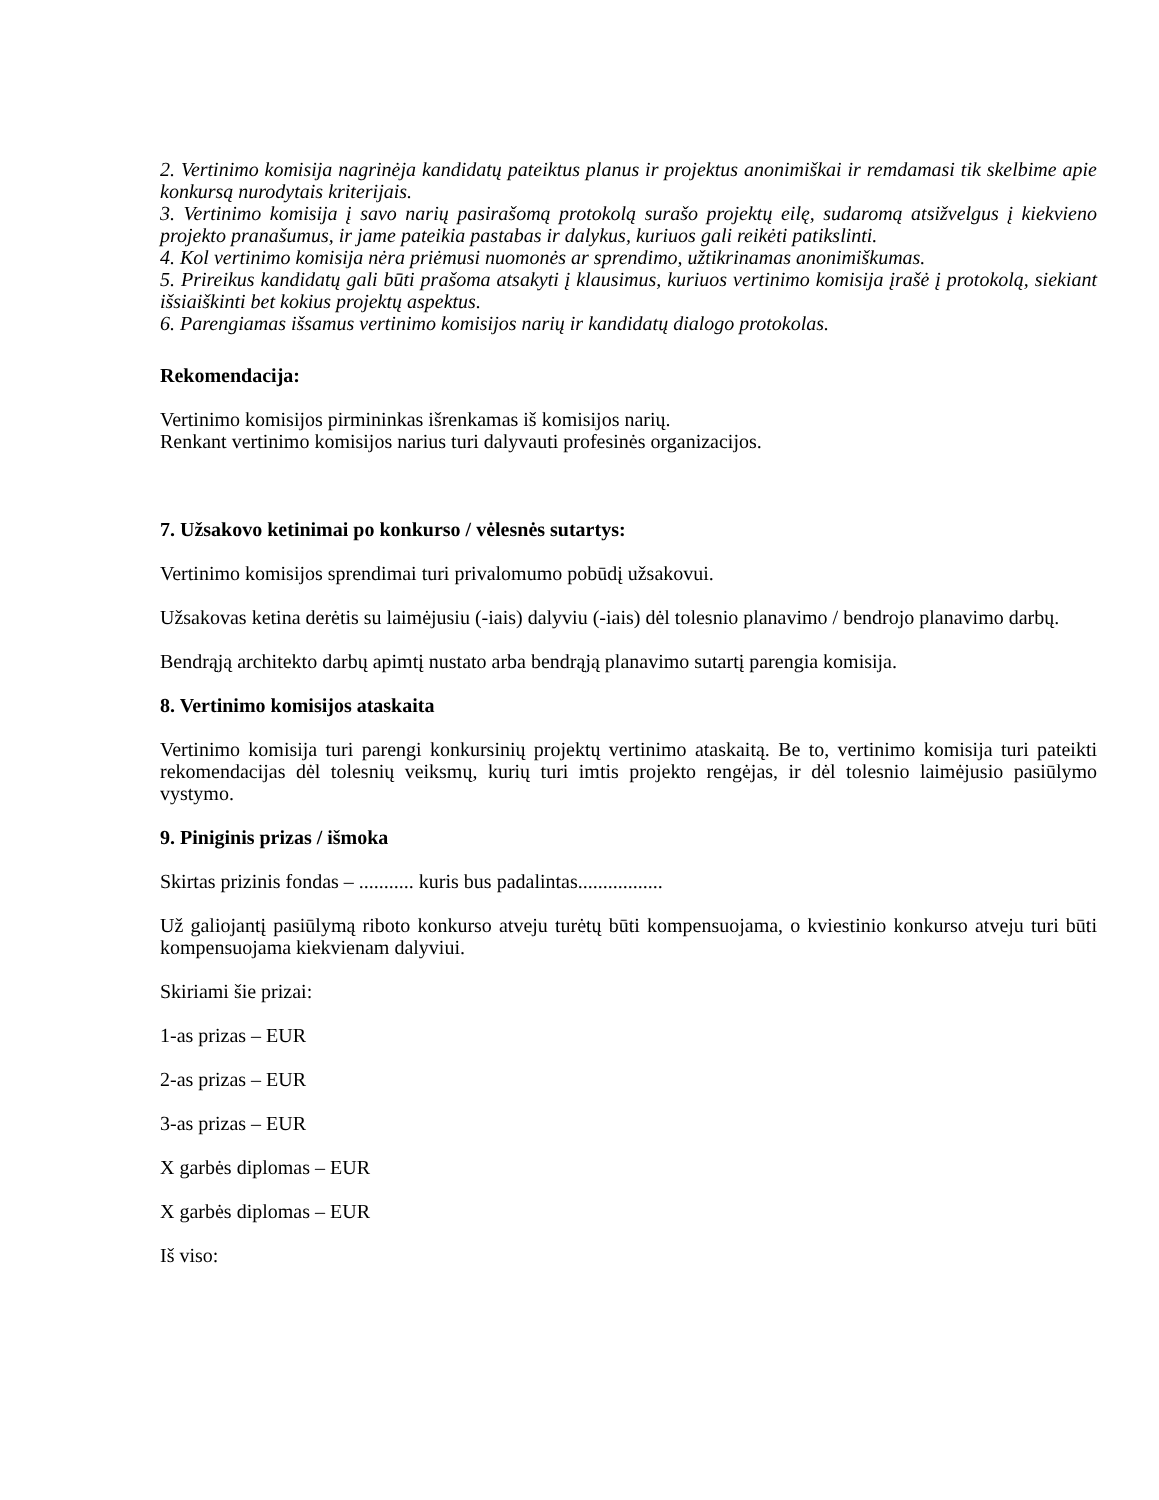2. Vertinimo komisija nagrinėja kandidatų pateiktus planus ir projektus anonimiškai ir remdamasi tik skelbime apie konkursą nurodytais kriterijais.
3. Vertinimo komisija į savo narių pasirašomą protokolą surašo projektų eilę, sudaromą atsižvelgus į kiekvieno projekto pranašumus, ir jame pateikia pastabas ir dalykus, kuriuos gali reikėti patikslinti.
4. Kol vertinimo komisija nėra priėmusi nuomonės ar sprendimo, užtikrinamas anonimiškumas.
5. Prireikus kandidatų gali būti prašoma atsakyti į klausimus, kuriuos vertinimo komisija įrašė į protokolą, siekiant išsiaiškinti bet kokius projektų aspektus.
6. Parengiamas išsamus vertinimo komisijos narių ir kandidatų dialogo protokolas.
Rekomendacija:
Vertinimo komisijos pirmininkas išrenkamas iš komisijos narių.
Renkant vertinimo komisijos narius turi dalyvauti profesinės organizacijos.
7. Užsakovo ketinimai po konkurso / vėlesnės sutartys:
Vertinimo komisijos sprendimai turi privalomumo pobūdį užsakovui.
Užsakovas ketina derėtis su laimėjusiu (-iais) dalyviu (-iais) dėl tolesnio planavimo / bendrojo planavimo darbų.
Bendrąją architekto darbų apimtį nustato arba bendrąją planavimo sutartį parengia komisija.
8. Vertinimo komisijos ataskaita
Vertinimo komisija turi parengi konkursinių projektų vertinimo ataskaitą. Be to, vertinimo komisija turi pateikti rekomendacijas dėl tolesnių veiksmų, kurių turi imtis projekto rengėjas, ir dėl tolesnio laimėjusio pasiūlymo vystymo.
9. Piniginis prizas / išmoka
Skirtas prizinis fondas – ........... kuris bus padalintas.................
Už galiojantį pasiūlymą riboto konkurso atveju turėtų būti kompensuojama, o kviestinio konkurso atveju turi būti kompensuojama kiekvienam dalyviui.
Skiriami šie prizai:
1-as prizas – EUR
2-as prizas – EUR
3-as prizas – EUR
X garbės diplomas – EUR
X garbės diplomas – EUR
Iš viso: